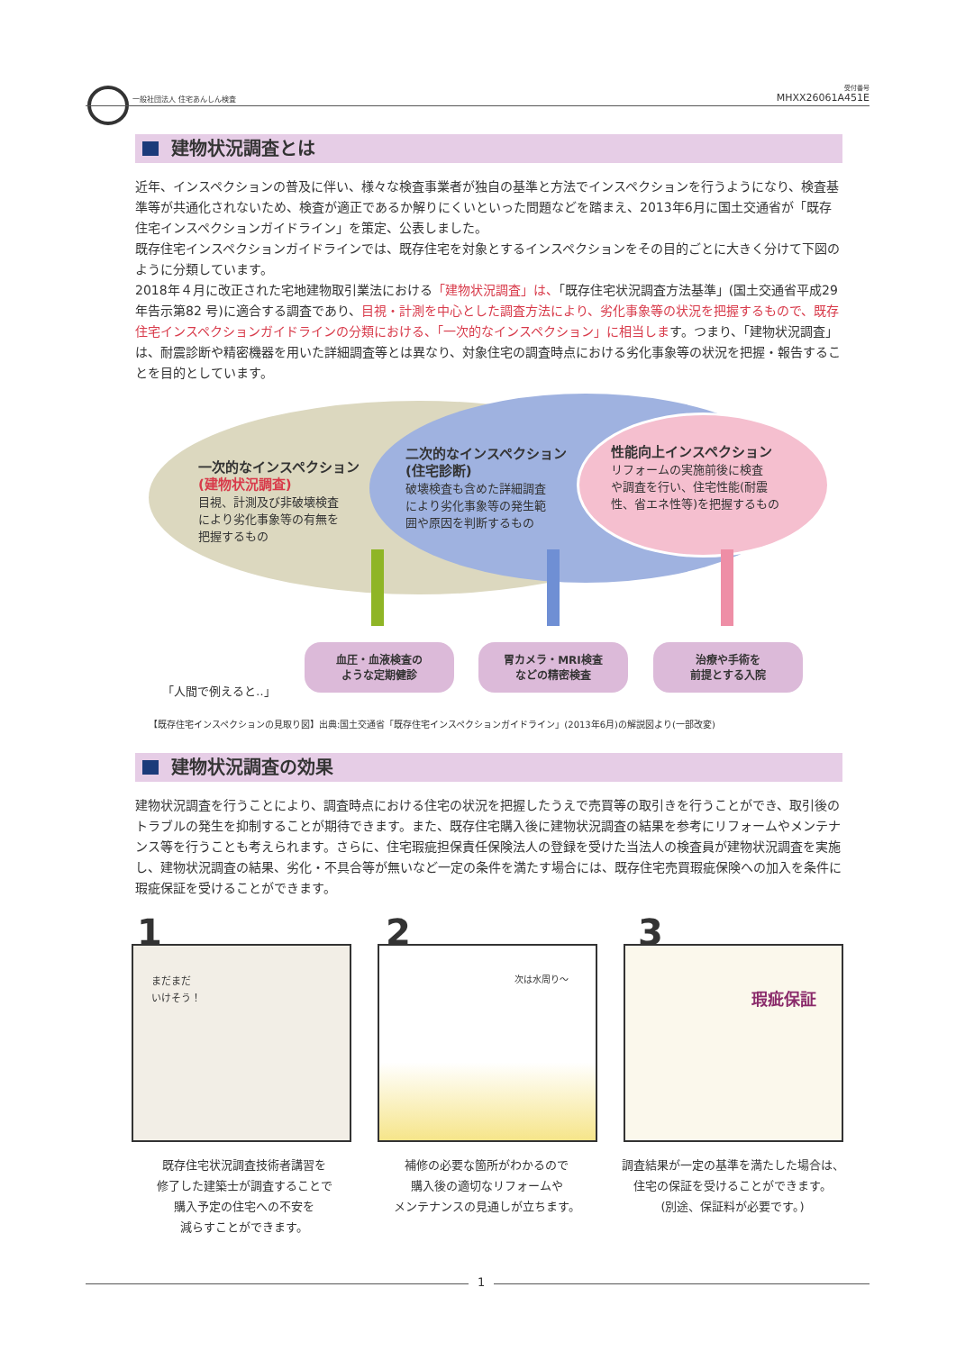一般社団法人 住宅あんしん検査 受付番号
MHXX26061A451E
建物状況調査とは
近年、インスペクションの普及に伴い、様々な検査事業者が独自の基準と方法でインスペクションを行うようになり、検査基準等が共通化されないため、検査が適正であるか解りにくいといった問題などを踏まえ、2013年6月に国土交通省が「既存住宅インスペクションガイドライン」を策定、公表しました。
既存住宅インスペクションガイドラインでは、既存住宅を対象とするインスペクションをその目的ごとに大きく分けて下図のように分類しています。
2018年４月に改正された宅地建物取引業法における「建物状況調査」は、「既存住宅状況調査方法基準」(国土交通省平成29年告示第82 号)に適合する調査であり、目視・計測を中心とした調査方法により、劣化事象等の状況を把握するもので、既存住宅インスペクションガイドラインの分類における、「一次的なインスペクション」に相当します。つまり、「建物状況調査」は、耐震診断や精密機器を用いた詳細調査等とは異なり、対象住宅の調査時点における劣化事象等の状況を把握・報告することを目的としています。
一次的なインスペクション
(建物状況調査)
目視、計測及び非破壊検査
により劣化事象等の有無を
把握するもの
二次的なインスペクション
(住宅診断)
破壊検査も含めた詳細調査
により劣化事象等の発生範
囲や原因を判断するもの
性能向上インスペクション
リフォームの実施前後に検査
や調査を行い、住宅性能(耐震
性、省エネ性等)を把握するもの
「人間で例えると‥」
血圧・血液検査の
ような定期健診
胃カメラ・MRI検査
などの精密検査
治療や手術を
前提とする入院
【既存住宅インスペクションの見取り図】出典:国土交通省「既存住宅インスペクションガイドライン」(2013年6月)の解説図より(一部改変)
建物状況調査の効果
建物状況調査を行うことにより、調査時点における住宅の状況を把握したうえで売買等の取引きを行うことができ、取引後のトラブルの発生を抑制することが期待できます。また、既存住宅購入後に建物状況調査の結果を参考にリフォームやメンテナンス等を行うことも考えられます。さらに、住宅瑕疵担保責任保険法人の登録を受けた当法人の検査員が建物状況調査を実施し、建物状況調査の結果、劣化・不具合等が無いなど一定の条件を満たす場合には、既存住宅売買瑕疵保険への加入を条件に瑕疵保証を受けることができます。
1 2 3
まだまだ
いけそう！
次は水周り〜 瑕疵保証
既存住宅状況調査技術者講習を
修了した建築士が調査することで
購入予定の住宅への不安を
減らすことができます。
補修の必要な箇所がわかるので
購入後の適切なリフォームや
メンテナンスの見通しが立ちます。
調査結果が一定の基準を満たした場合は、
住宅の保証を受けることができます。
(別途、保証料が必要です。)
1